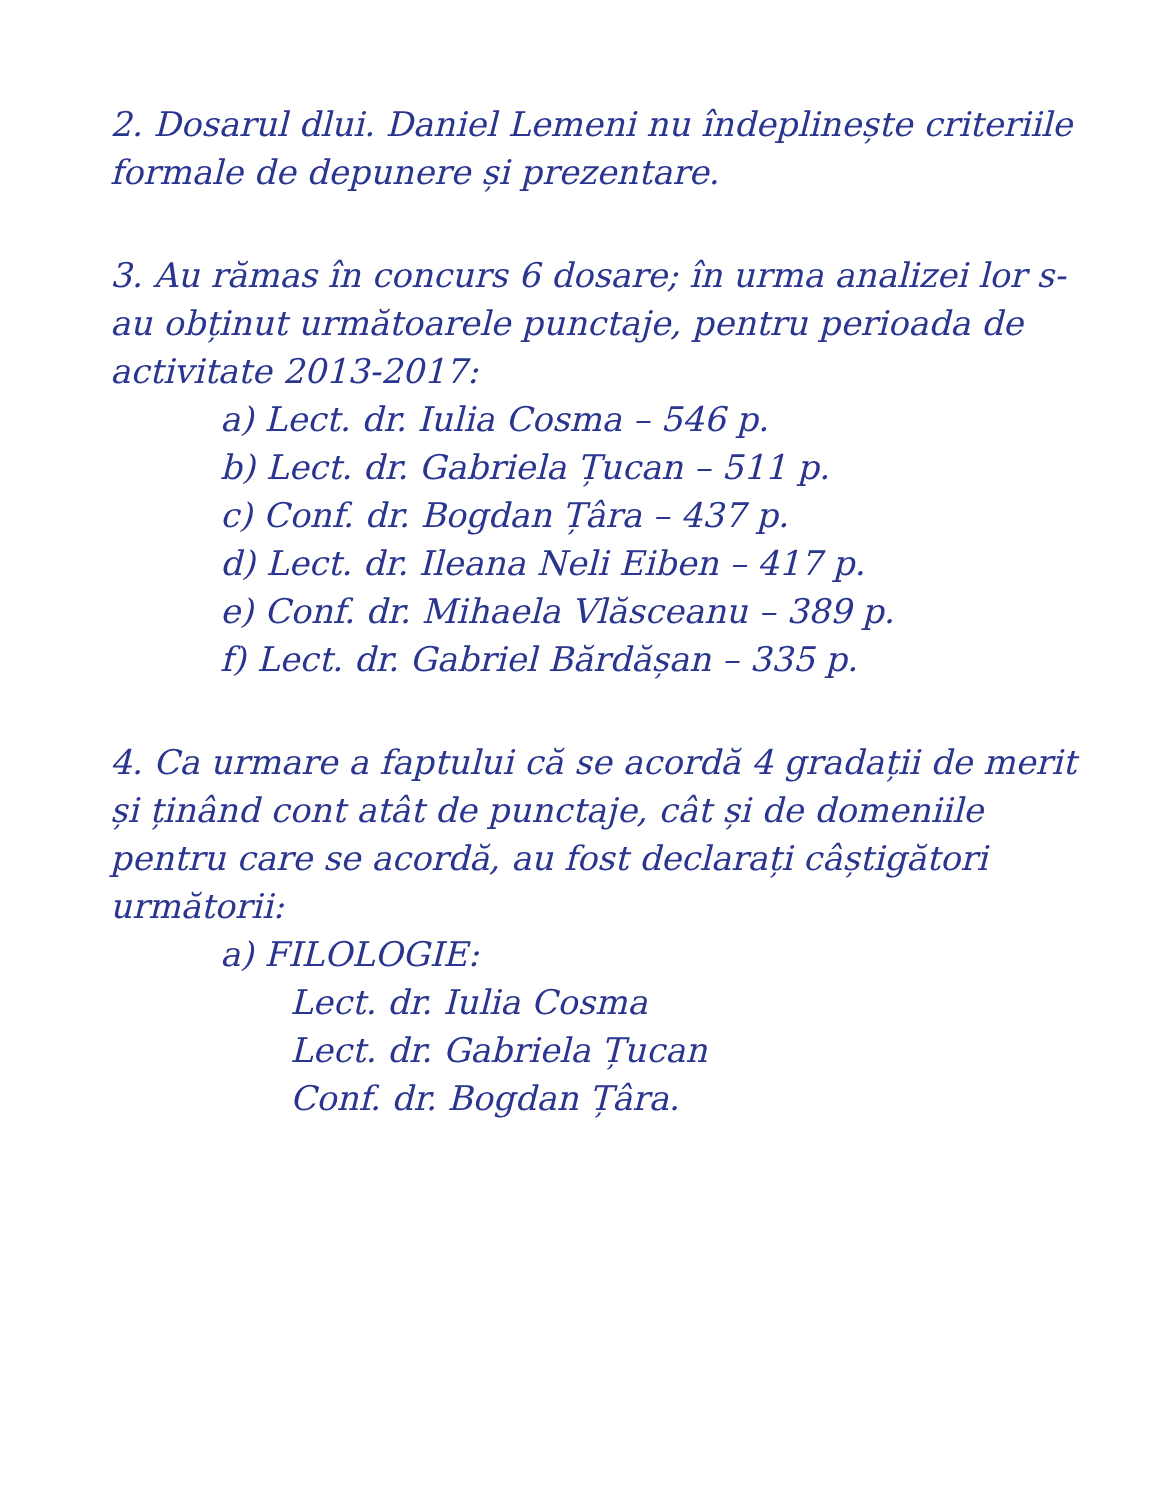2. Dosarul dlui. Daniel Lemeni nu îndeplinește criteriile formale de depunere și prezentare.
3. Au rămas în concurs 6 dosare; în urma analizei lor s-au obținut următoarele punctaje, pentru perioada de activitate 2013-2017:
a) Lect. dr. Iulia Cosma – 546 p.
b) Lect. dr. Gabriela Țucan – 511 p.
c) Conf. dr. Bogdan Țâra – 437 p.
d) Lect. dr. Ileana Neli Eiben – 417 p.
e) Conf. dr. Mihaela Vlăsceanu – 389 p.
f) Lect. dr. Gabriel Bărdășan – 335 p.
4. Ca urmare a faptului că se acordă 4 gradații de merit și ținând cont atât de punctaje, cât și de domeniile pentru care se acordă, au fost declarați câștigători următorii:
a) FILOLOGIE:
Lect. dr. Iulia Cosma
Lect. dr. Gabriela Țucan
Conf. dr. Bogdan Țâra.